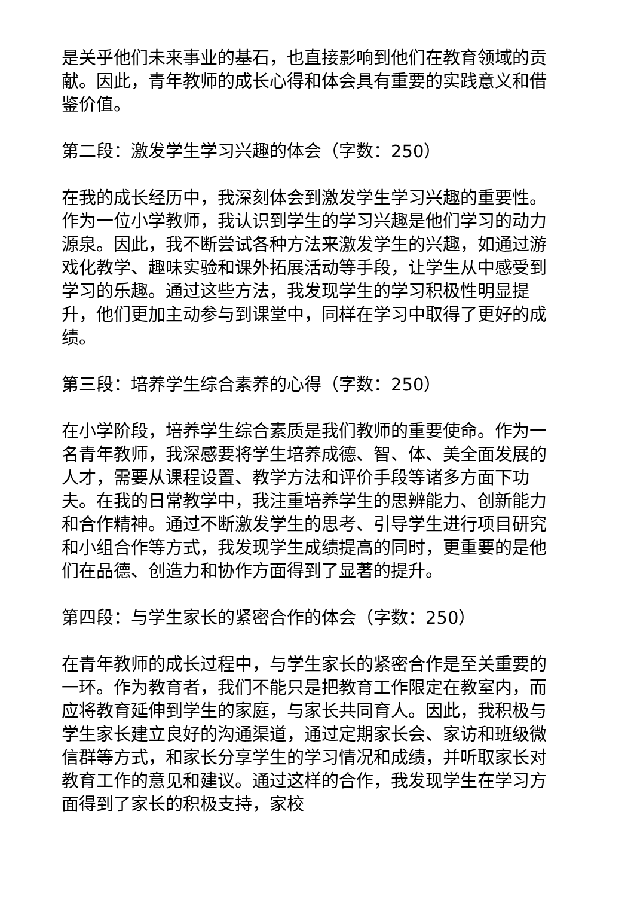是关乎他们未来事业的基石，也直接影响到他们在教育领域的贡献。因此，青年教师的成长心得和体会具有重要的实践意义和借鉴价值。
第二段：激发学生学习兴趣的体会（字数：250）
在我的成长经历中，我深刻体会到激发学生学习兴趣的重要性。作为一位小学教师，我认识到学生的学习兴趣是他们学习的动力源泉。因此，我不断尝试各种方法来激发学生的兴趣，如通过游戏化教学、趣味实验和课外拓展活动等手段，让学生从中感受到学习的乐趣。通过这些方法，我发现学生的学习积极性明显提升，他们更加主动参与到课堂中，同样在学习中取得了更好的成绩。
第三段：培养学生综合素养的心得（字数：250）
在小学阶段，培养学生综合素质是我们教师的重要使命。作为一名青年教师，我深感要将学生培养成德、智、体、美全面发展的人才，需要从课程设置、教学方法和评价手段等诸多方面下功夫。在我的日常教学中，我注重培养学生的思辨能力、创新能力和合作精神。通过不断激发学生的思考、引导学生进行项目研究和小组合作等方式，我发现学生成绩提高的同时，更重要的是他们在品德、创造力和协作方面得到了显著的提升。
第四段：与学生家长的紧密合作的体会（字数：250）
在青年教师的成长过程中，与学生家长的紧密合作是至关重要的一环。作为教育者，我们不能只是把教育工作限定在教室内，而应将教育延伸到学生的家庭，与家长共同育人。因此，我积极与学生家长建立良好的沟通渠道，通过定期家长会、家访和班级微信群等方式，和家长分享学生的学习情况和成绩，并听取家长对教育工作的意见和建议。通过这样的合作，我发现学生在学习方面得到了家长的积极支持，家校